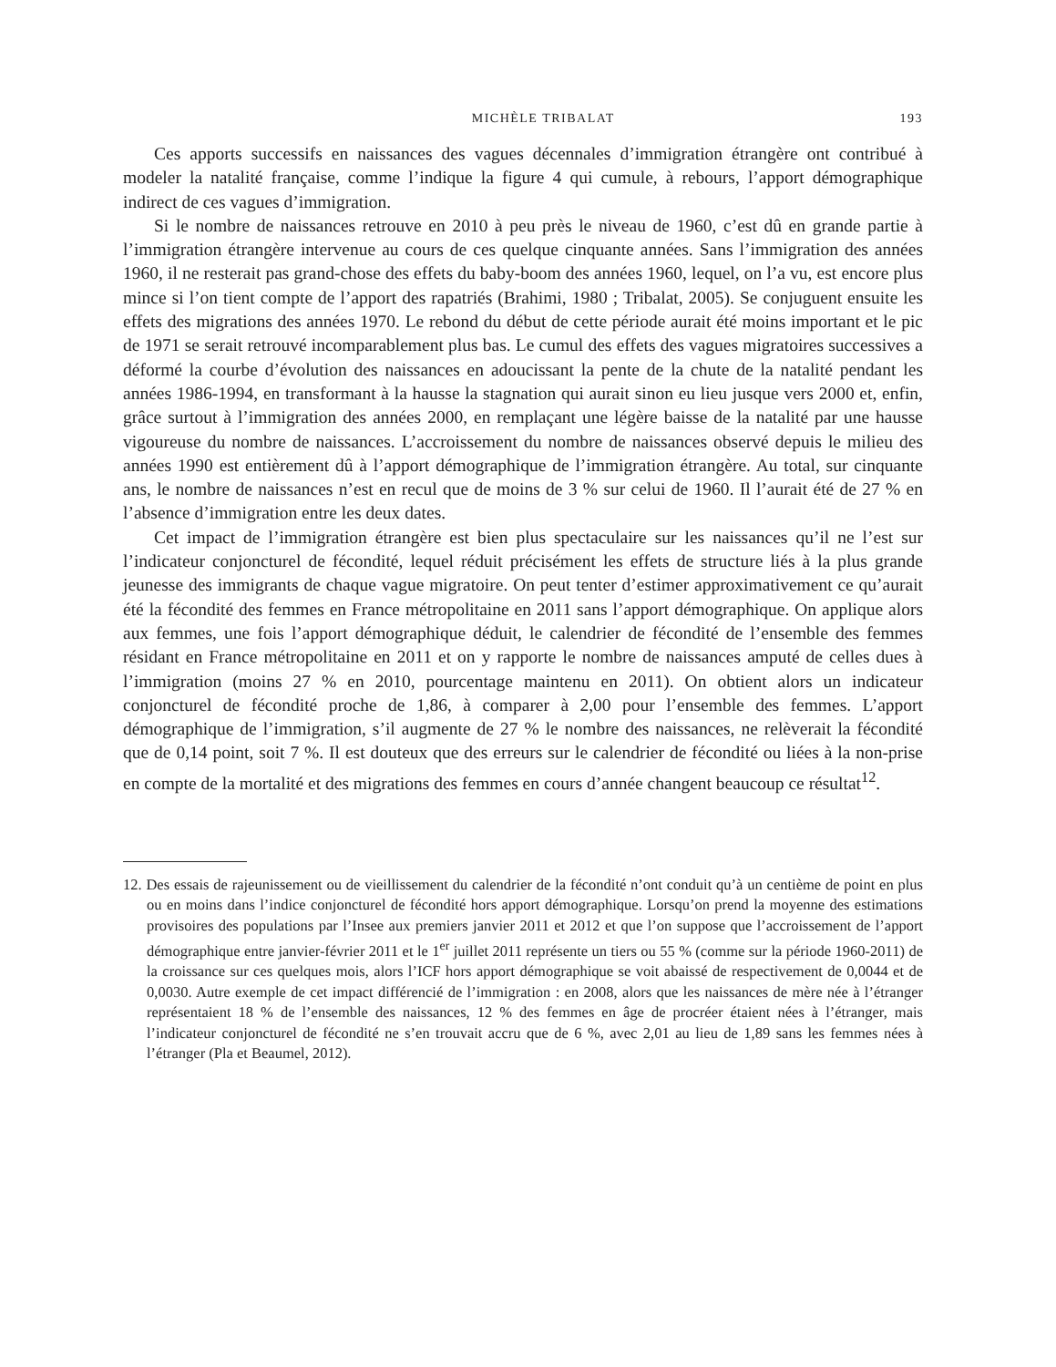MICHÈLE TRIBALAT 193
Ces apports successifs en naissances des vagues décennales d’immigration étrangère ont contribué à modeler la natalité française, comme l’indique la figure 4 qui cumule, à rebours, l’apport démographique indirect de ces vagues d’immigration.
Si le nombre de naissances retrouve en 2010 à peu près le niveau de 1960, c’est dû en grande partie à l’immigration étrangère intervenue au cours de ces quelque cinquante années. Sans l’immigration des années 1960, il ne resterait pas grand-chose des effets du baby-boom des années 1960, lequel, on l’a vu, est encore plus mince si l’on tient compte de l’apport des rapatriés (Brahimi, 1980 ; Tribalat, 2005). Se conjuguent ensuite les effets des migrations des années 1970. Le rebond du début de cette période aurait été moins important et le pic de 1971 se serait retrouvé incomparablement plus bas. Le cumul des effets des vagues migratoires successives a déformé la courbe d’évolution des naissances en adoucissant la pente de la chute de la natalité pendant les années 1986-1994, en transformant à la hausse la stagnation qui aurait sinon eu lieu jusque vers 2000 et, enfin, grâce surtout à l’immigration des années 2000, en remplaçant une légère baisse de la natalité par une hausse vigoureuse du nombre de naissances. L’accroissement du nombre de naissances observé depuis le milieu des années 1990 est entièrement dû à l’apport démographique de l’immigration étrangère. Au total, sur cinquante ans, le nombre de naissances n’est en recul que de moins de 3 % sur celui de 1960. Il l’aurait été de 27 % en l’absence d’immigration entre les deux dates.
Cet impact de l’immigration étrangère est bien plus spectaculaire sur les naissances qu’il ne l’est sur l’indicateur conjoncturel de fécondité, lequel réduit précisément les effets de structure liés à la plus grande jeunesse des immigrants de chaque vague migratoire. On peut tenter d’estimer approximativement ce qu’aurait été la fécondité des femmes en France métropolitaine en 2011 sans l’apport démographique. On applique alors aux femmes, une fois l’apport démographique déduit, le calendrier de fécondité de l’ensemble des femmes résidant en France métropolitaine en 2011 et on y rapporte le nombre de naissances amputé de celles dues à l’immigration (moins 27 % en 2010, pourcentage maintenu en 2011). On obtient alors un indicateur conjoncturel de fécondité proche de 1,86, à comparer à 2,00 pour l’ensemble des femmes. L’apport démographique de l’immigration, s’il augmente de 27 % le nombre des naissances, ne relèverait la fécondité que de 0,14 point, soit 7 %. Il est douteux que des erreurs sur le calendrier de fécondité ou liées à la non-prise en compte de la mortalité et des migrations des femmes en cours d’année changent beaucoup ce résultat<sup>12</sup>.
12. Des essais de rajeunissement ou de vieillissement du calendrier de la fécondité n’ont conduit qu’à un centième de point en plus ou en moins dans l’indice conjoncturel de fécondité hors apport démographique. Lorsqu’on prend la moyenne des estimations provisoires des populations par l’Insee aux premiers janvier 2011 et 2012 et que l’on suppose que l’accroissement de l’apport démographique entre janvier-février 2011 et le 1<sup>er</sup> juillet 2011 représente un tiers ou 55 % (comme sur la période 1960-2011) de la croissance sur ces quelques mois, alors l’ICF hors apport démographique se voit abaissé de respectivement de 0,0044 et de 0,0030. Autre exemple de cet impact différencié de l’immigration : en 2008, alors que les naissances de mère née à l’étranger représentaient 18 % de l’ensemble des naissances, 12 % des femmes en âge de procréer étaient nées à l’étranger, mais l’indicateur conjoncturel de fécondité ne s’en trouvait accru que de 6 %, avec 2,01 au lieu de 1,89 sans les femmes nées à l’étranger (Pla et Beaumel, 2012).